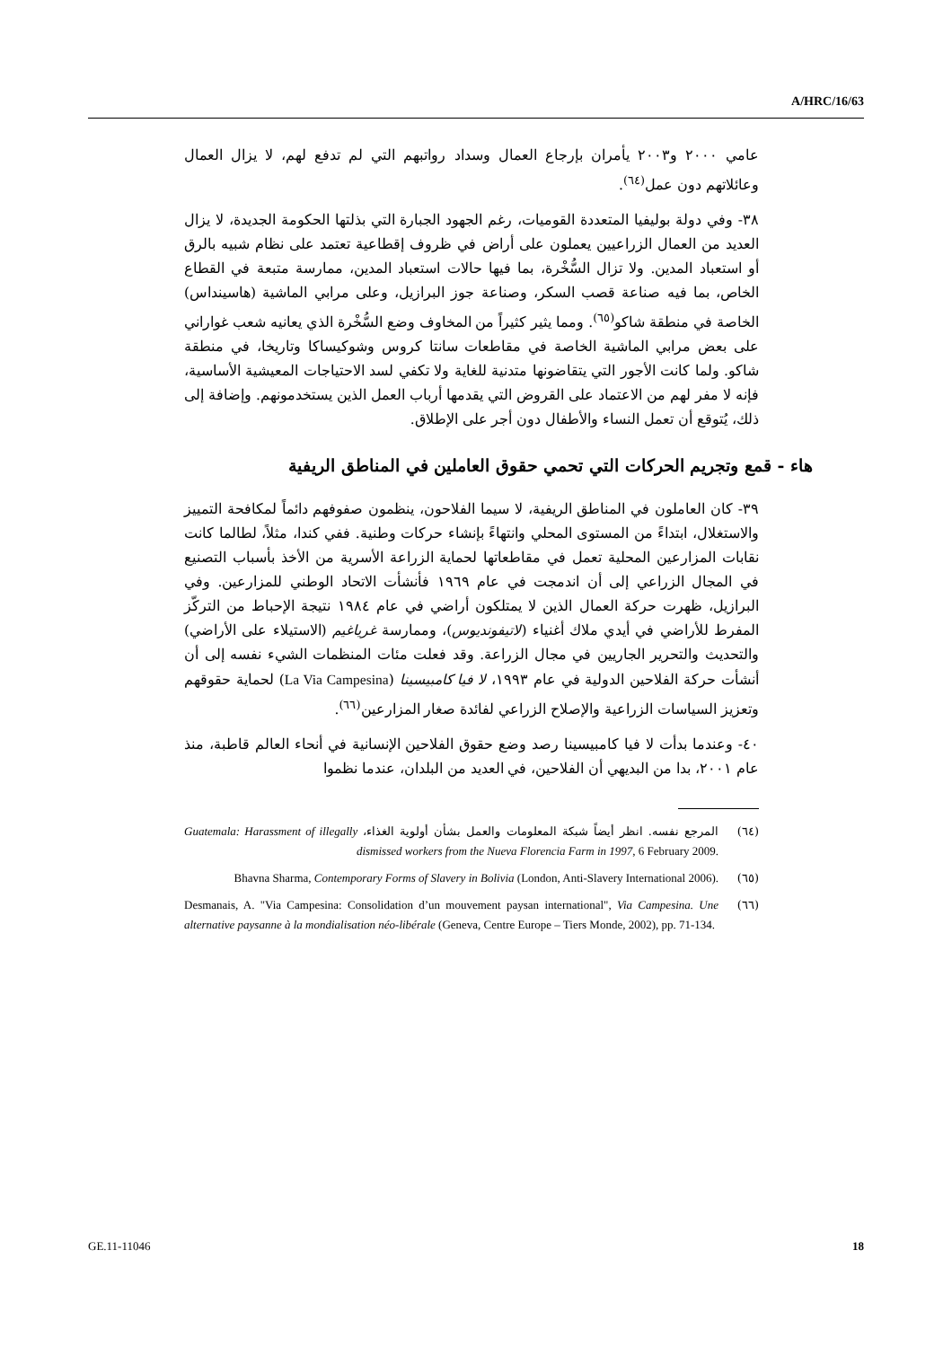A/HRC/16/63
عامي ٢٠٠٠ و٢٠٠٣ يأمران بإرجاع العمال وسداد رواتبهم التي لم تدفع لهم، لا يزال العمال وعائلاتهم دون عمل<sup>(٦٤)</sup>.
٣٨- وفي دولة بوليفيا المتعددة القوميات، رغم الجهود الجبارة التي بذلتها الحكومة الجديدة، لا يزال العديد من العمال الزراعيين يعملون على أراض في ظروف إقطاعية تعتمد على نظام شبيه بالرق أو استعباد المدين. ولا تزال السُّخْرة، بما فيها حالات استعباد المدين، ممارسة متبعة في القطاع الخاص، بما فيه صناعة قصب السكر، وصناعة جوز البرازيل، وعلى مرابي الماشية (هاسينداس) الخاصة في منطقة شاكو<sup>(٦٥)</sup>. ومما يثير كثيراً من المخاوف وضع السُّخْرة الذي يعانيه شعب غواراني على بعض مرابي الماشية الخاصة في مقاطعات سانتا كروس وشوكيساكا وتاريخا، في منطقة شاكو. ولما كانت الأجور التي يتقاضونها متدنية للغاية ولا تكفي لسد الاحتياجات المعيشية الأساسية، فإنه لا مفر لهم من الاعتماد على القروض التي يقدمها أرباب العمل الذين يستخدمونهم. وإضافة إلى ذلك، يُتوقع أن تعمل النساء والأطفال دون أجر على الإطلاق.
هاء - قمع وتجريم الحركات التي تحمي حقوق العاملين في المناطق الريفية
٣٩- كان العاملون في المناطق الريفية، لا سيما الفلاحون، ينظمون صفوفهم دائماً لمكافحة التمييز والاستغلال، ابتداءً من المستوى المحلي وانتهاءً بإنشاء حركات وطنية. ففي كندا، مثلاً، لطالما كانت نقابات المزارعين المحلية تعمل في مقاطعاتها لحماية الزراعة الأسرية من الأخذ بأسباب التصنيع في المجال الزراعي إلى أن اندمجت في عام ١٩٦٩ فأنشأت الاتحاد الوطني للمزارعين. وفي البرازيل، ظهرت حركة العمال الذين لا يمتلكون أراضي في عام ١٩٨٤ نتيجة الإحباط من التركّز المفرط للأراضي في أيدي ملاك أغنياء (لاتيفونديوس)، وممارسة غرياغيم (الاستيلاء على الأراضي) والتحديث والتحرير الجاريين في مجال الزراعة. وقد فعلت مئات المنظمات الشيء نفسه إلى أن أنشأت حركة الفلاحين الدولية في عام ١٩٩٣، لا فيا كامبيسينا (La Via Campesina) لحماية حقوقهم وتعزيز السياسات الزراعية والإصلاح الزراعي لفائدة صغار المزارعين<sup>(٦٦)</sup>.
٤٠- وعندما بدأت لا فيا كامبيسينا رصد وضع حقوق الفلاحين الإنسانية في أنحاء العالم قاطبة، منذ عام ٢٠٠١، بدا من البديهي أن الفلاحين، في العديد من البلدان، عندما نظموا
(٦٤) المرجع نفسه. انظر أيضاً شبكة المعلومات والعمل بشأن أولوية الغذاء، Guatemala: Harassment of illegally dismissed workers from the Nueva Florencia Farm in 1997, 6 February 2009.
(٦٥) Bhavna Sharma, Contemporary Forms of Slavery in Bolivia (London, Anti-Slavery International 2006).
(٦٦) Desmanais, A. "Via Campesina: Consolidation d’un mouvement paysan international", Via Campesina. Une alternative paysanne à la mondialisation néo-libérale (Geneva, Centre Europe – Tiers Monde, 2002), pp. 71-134.
GE.11-11046 18